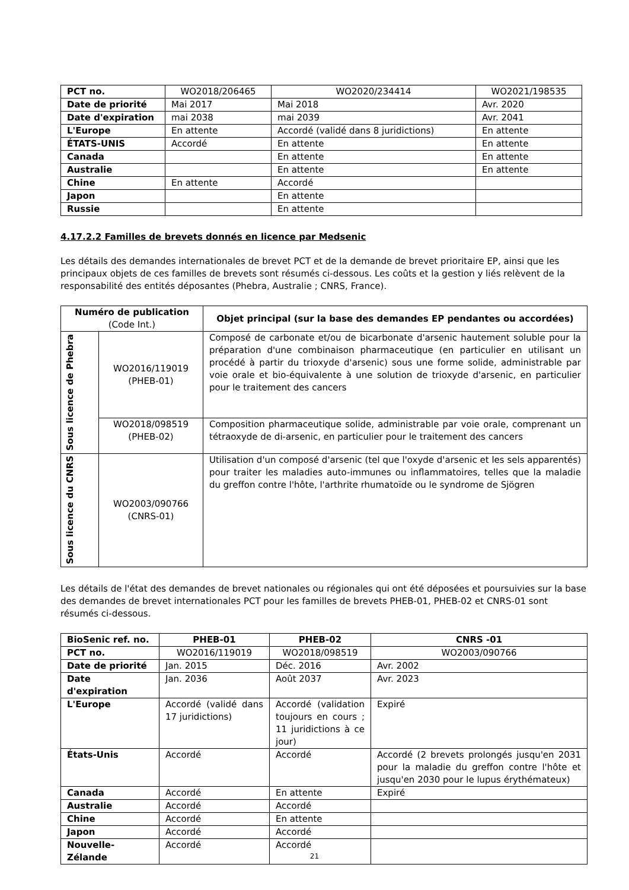| PCT no. | WO2018/206465 | WO2020/234414 | WO2021/198535 |
| Date de priorité | Mai 2017 | Mai 2018 | Avr. 2020 |
| Date d'expiration | mai 2038 | mai 2039 | Avr. 2041 |
| L'Europe | En attente | Accordé (validé dans 8 juridictions) | En attente |
| ÉTATS-UNIS | Accordé | En attente | En attente |
| Canada | | En attente | En attente |
| Australie | | En attente | En attente |
| Chine | En attente | Accordé | |
| Japon | | En attente | |
| Russie | | En attente | |
4.17.2.2 Familles de brevets donnés en licence par Medsenic
Les détails des demandes internationales de brevet PCT et de la demande de brevet prioritaire EP, ainsi que les principaux objets de ces familles de brevets sont résumés ci-dessous. Les coûts et la gestion y liés relèvent de la responsabilité des entités déposantes (Phebra, Australie ; CNRS, France).
| Numéro de publication (Code Int.) | | Objet principal (sur la base des demandes EP pendantes ou accordées) |
| --- | --- | --- |
| Sous licence de Phebra | WO2016/119019 (PHEB-01) | Composé de carbonate et/ou de bicarbonate d'arsenic hautement soluble pour la préparation d'une combinaison pharmaceutique (en particulier en utilisant un procédé à partir du trioxyde d'arsenic) sous une forme solide, administrable par voie orale et bio-équivalente à une solution de trioxyde d'arsenic, en particulier pour le traitement des cancers |
| | WO2018/098519 (PHEB-02) | Composition pharmaceutique solide, administrable par voie orale, comprenant un tétraoxyde de di-arsenic, en particulier pour le traitement des cancers |
| Sous licence du CNRS | WO2003/090766 (CNRS-01) | Utilisation d'un composé d'arsenic (tel que l'oxyde d'arsenic et les sels apparentés) pour traiter les maladies auto-immunes ou inflammatoires, telles que la maladie du greffon contre l'hôte, l'arthrite rhumatoïde ou le syndrome de Sjögren |
Les détails de l'état des demandes de brevet nationales ou régionales qui ont été déposées et poursuivies sur la base des demandes de brevet internationales PCT pour les familles de brevets PHEB-01, PHEB-02 et CNRS-01 sont résumés ci-dessous.
| BioSenic ref. no. | PHEB-01 | PHEB-02 | CNRS -01 |
| PCT no. | WO2016/119019 | WO2018/098519 | WO2003/090766 |
| Date de priorité | Jan. 2015 | Déc. 2016 | Avr. 2002 |
| Date d'expiration | Jan. 2036 | Août 2037 | Avr. 2023 |
| L'Europe | Accordé (validé dans 17 juridictions) | Accordé (validation toujours en cours ; 11 juridictions à ce jour) | Expiré |
| États-Unis | Accordé | Accordé | Accordé (2 brevets prolongés jusqu'en 2031 pour la maladie du greffon contre l'hôte et jusqu'en 2030 pour le lupus érythémateux) |
| Canada | Accordé | En attente | Expiré |
| Australie | Accordé | Accordé | |
| Chine | Accordé | En attente | |
| Japon | Accordé | Accordé | |
| Nouvelle-Zélande | Accordé | Accordé | |
21